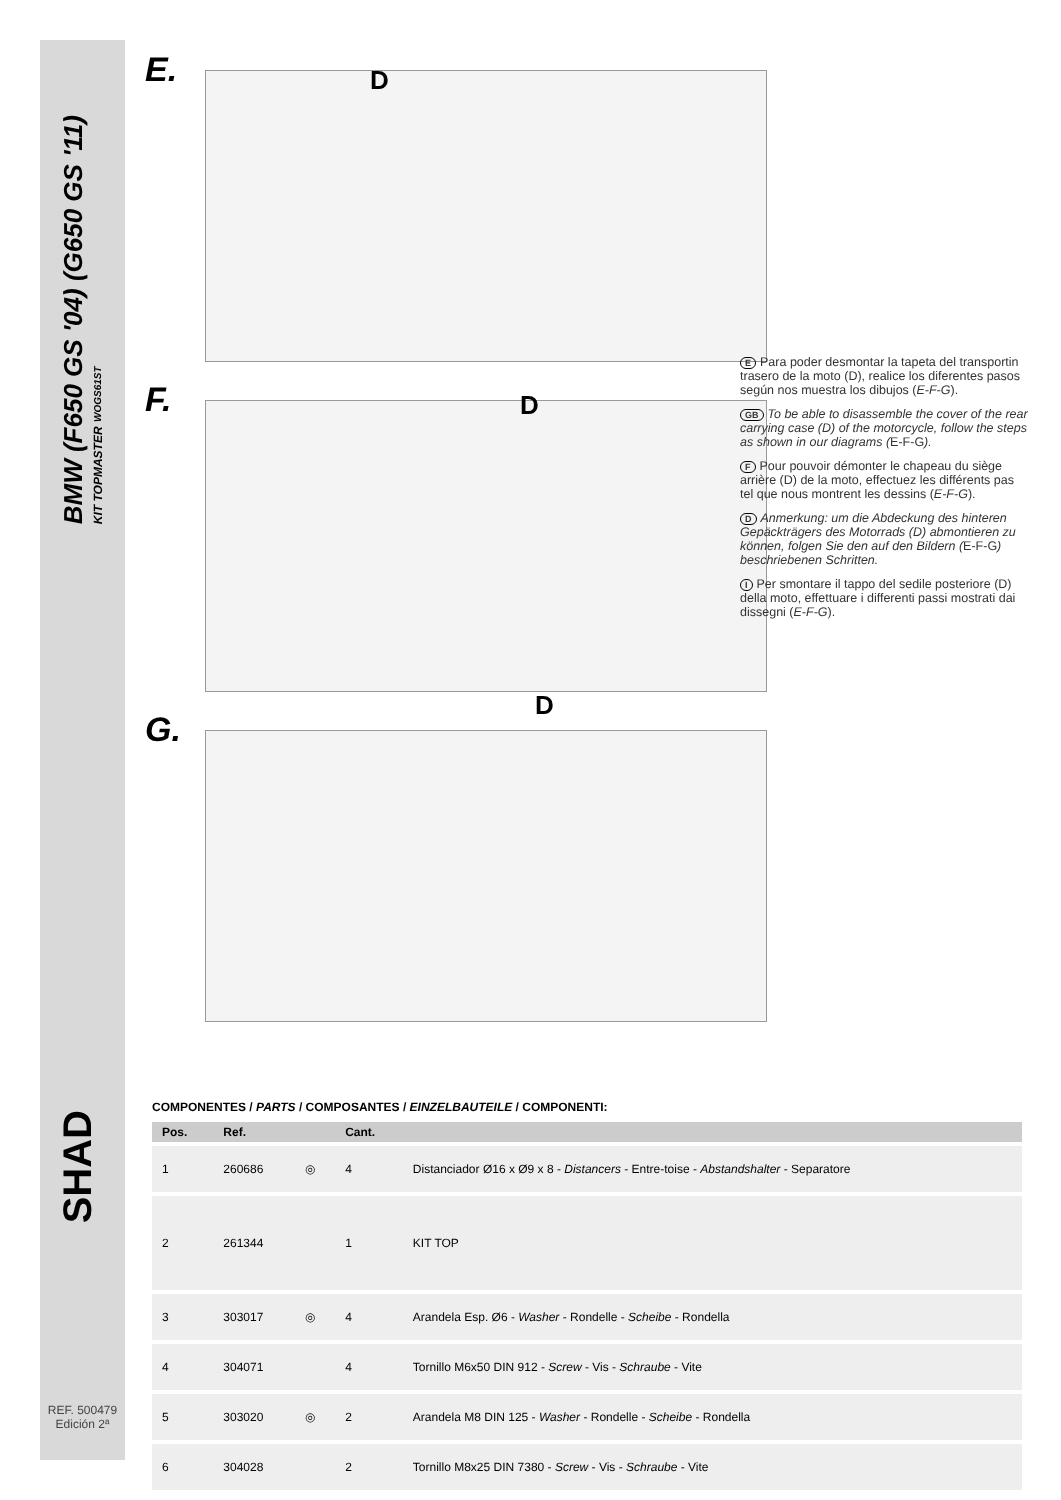BMW (F650 GS '04) (G650 GS '11)
KIT TOPMASTER WOGS61ST
SHAD
REF. 500479
Edición 2ª
E.
D
F.
D
G.
D
E Para poder desmontar la tapeta del transportin trasero de la moto (D), realice los diferentes pasos según nos muestra los dibujos (E-F-G).
GB To be able to disassemble the cover of the rear carrying case (D) of the motorcycle, follow the steps as shown in our diagrams (E-F-G).
F Pour pouvoir démonter le chapeau du siège arrière (D) de la moto, effectuez les différents pas tel que nous montrent les dessins (E-F-G).
D Anmerkung: um die Abdeckung des hinteren Gepäckträgers des Motorrads (D) abmontieren zu können, folgen Sie den auf den Bildern (E-F-G) beschriebenen Schritten.
I Per smontare il tappo del sedile posteriore (D) della moto, effettuare i differenti passi mostrati dai dissegni (E-F-G).
COMPONENTES / PARTS / COMPOSANTES / EINZELBAUTEILE / COMPONENTI:
| Pos. | Ref. | | Cant. | |
| --- | --- | --- | --- | --- |
| 1 | 260686 | ◎ | 4 | Distanciador Ø16 x Ø9 x 8 - Distancers - Entre-toise - Abstandshalter - Separatore |
| 2 | 261344 | | 1 | KIT TOP |
| 3 | 303017 | ◎ | 4 | Arandela Esp. Ø6 - Washer - Rondelle - Scheibe - Rondella |
| 4 | 304071 | | 4 | Tornillo M6x50 DIN 912 - Screw - Vis - Schraube - Vite |
| 5 | 303020 | ◎ | 2 | Arandela M8 DIN 125 - Washer - Rondelle - Scheibe - Rondella |
| 6 | 304028 | | 2 | Tornillo M8x25 DIN 7380 - Screw - Vis - Schraube - Vite |